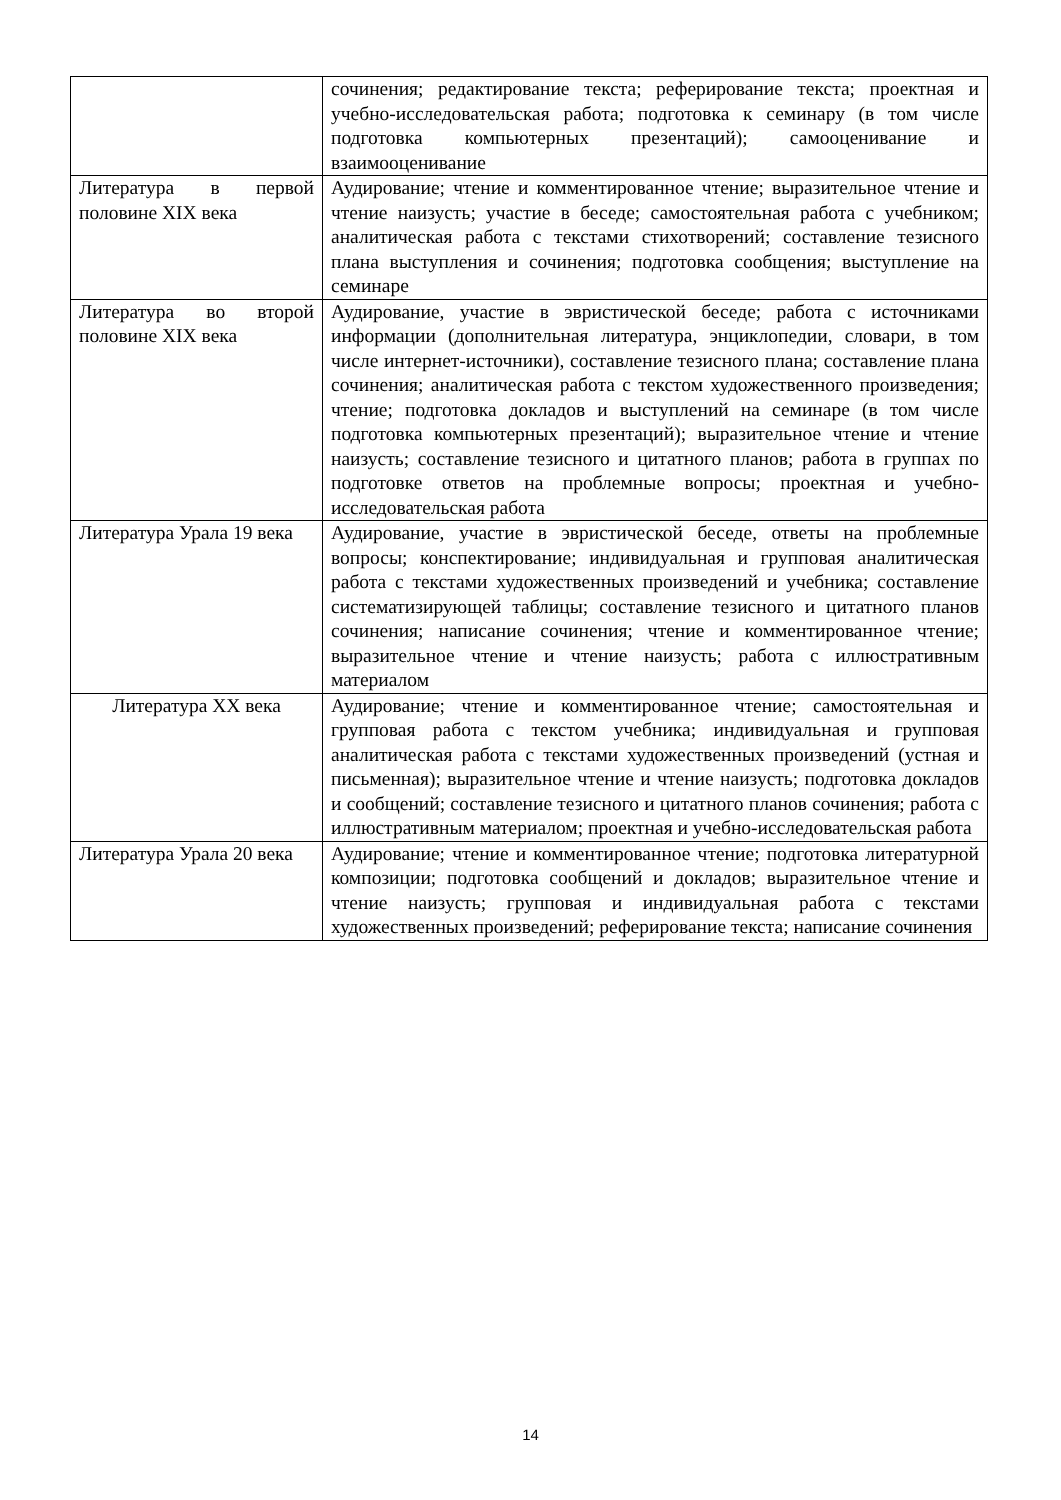| | сочинения; редактирование текста; реферирование текста; проектная и учебно-исследовательская работа; подготовка к семинару (в том числе подготовка компьютерных презентаций); самооценивание и взаимооценивание |
| Литература в первой половине XIX века | Аудирование; чтение и комментированное чтение; выразительное чтение и чтение наизусть; участие в беседе; самостоятельная работа с учебником; аналитическая работа с текстами стихотворений; составление тезисного плана выступления и сочинения; подготовка сообщения; выступление на семинаре |
| Литература во второй половине XIX века | Аудирование, участие в эвристической беседе; работа с источниками информации (дополнительная литература, энциклопедии, словари, в том числе интернет-источники), составление тезисного плана; составление плана сочинения; аналитическая работа с текстом художественного произведения; чтение; подготовка докладов и выступлений на семинаре (в том числе подготовка компьютерных презентаций); выразительное чтение и чтение наизусть; составление тезисного и цитатного планов; работа в группах по подготовке ответов на проблемные вопросы; проектная и учебно-исследовательская работа |
| Литература Урала 19 века | Аудирование, участие в эвристической беседе, ответы на проблемные вопросы; конспектирование; индивидуальная и групповая аналитическая работа с текстами художественных произведений и учебника; составление систематизирующей таблицы; составление тезисного и цитатного планов сочинения; написание сочинения; чтение и комментированное чтение; выразительное чтение и чтение наизусть; работа с иллюстративным материалом |
| Литература XX века | Аудирование; чтение и комментированное чтение; самостоятельная и групповая работа с текстом учебника; индивидуальная и групповая аналитическая работа с текстами художественных произведений (устная и письменная); выразительное чтение и чтение наизусть; подготовка докладов и сообщений; составление тезисного и цитатного планов сочинения; работа с иллюстративным материалом; проектная и учебно-исследовательская работа |
| Литература Урала 20 века | Аудирование; чтение и комментированное чтение; подготовка литературной композиции; подготовка сообщений и докладов; выразительное чтение и чтение наизусть; групповая и индивидуальная работа с текстами художественных произведений; реферирование текста; написание сочинения |
14